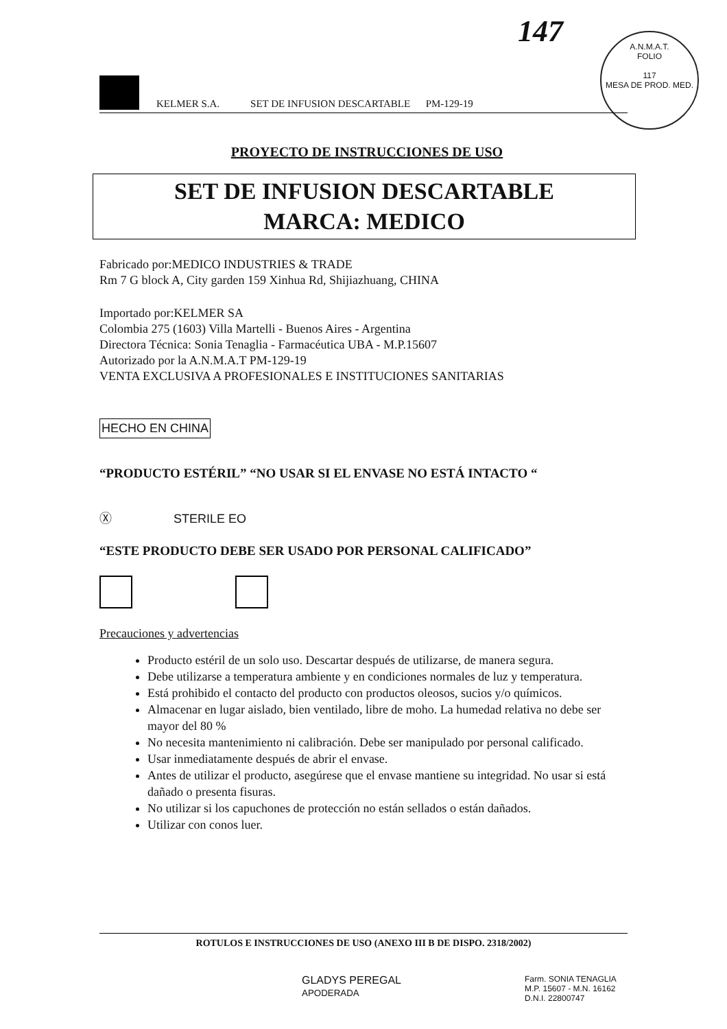147
A.N.M.A.T.
FOLIO
117
MESA DE PROD. MED.
KELMER S.A. SET DE INFUSION DESCARTABLE PM-129-19
PROYECTO DE INSTRUCCIONES DE USO
SET DE INFUSION DESCARTABLE
MARCA: MEDICO
Fabricado por:MEDICO INDUSTRIES & TRADE
Rm 7 G block A, City garden 159 Xinhua Rd, Shijiazhuang, CHINA
Importado por:KELMER SA
Colombia 275 (1603) Villa Martelli - Buenos Aires - Argentina
Directora Técnica: Sonia Tenaglia - Farmacéutica UBA - M.P.15607
Autorizado por la A.N.M.A.T PM-129-19
VENTA EXCLUSIVA A PROFESIONALES E INSTITUCIONES SANITARIAS
HECHO EN CHINA
“PRODUCTO ESTÉRIL” “NO USAR SI EL ENVASE NO ESTÁ INTACTO “
Ⓧ STERILE EO
“ESTE PRODUCTO DEBE SER USADO POR PERSONAL CALIFICADO”
Precauciones y advertencias
Producto estéril de un solo uso. Descartar después de utilizarse, de manera segura.
Debe utilizarse a temperatura ambiente y en condiciones normales de luz y temperatura.
Está prohibido el contacto del producto con productos oleosos, sucios y/o químicos.
Almacenar en lugar aislado, bien ventilado, libre de moho. La humedad relativa no debe ser mayor del 80 %
No necesita mantenimiento ni calibración. Debe ser manipulado por personal calificado.
Usar inmediatamente después de abrir el envase.
Antes de utilizar el producto, asegúrese que el envase mantiene su integridad. No usar si está dañado o presenta fisuras.
No utilizar si los capuchones de protección no están sellados o están dañados.
Utilizar con conos luer.
ROTULOS E INSTRUCCIONES DE USO (ANEXO III B DE DISPO. 2318/2002)
GLADYS PEREGAL
APODERADA
Farm. SONIA TENAGLIA
M.P. 15607 - M.N. 16162
D.N.I. 22800747